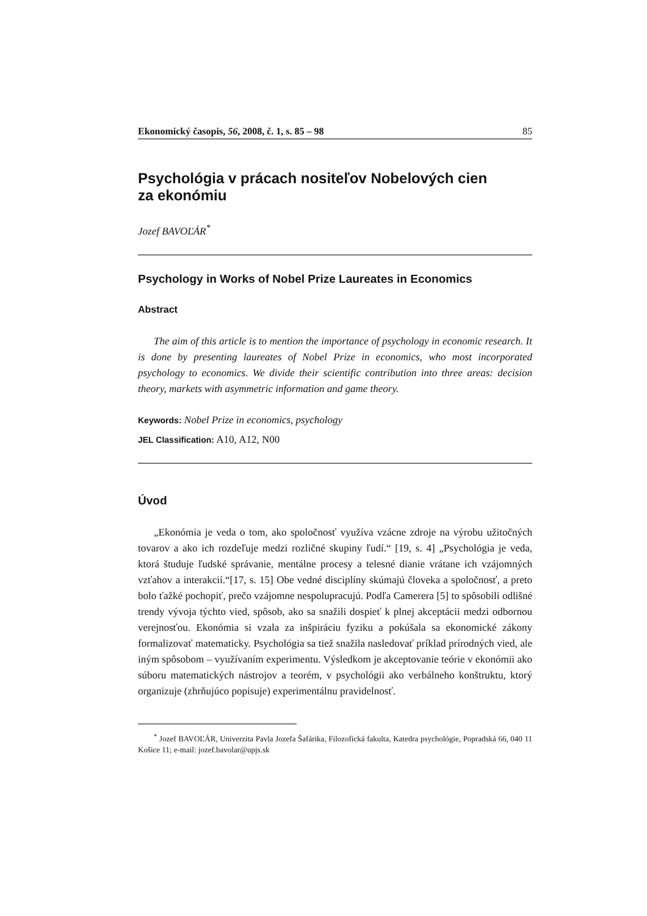Ekonomický časopis, 56, 2008, č. 1, s. 85 – 98 85
Psychológia v prácach nositeľov Nobelových cien
za ekonómiu
Jozef BAVOĽÁR<sup>*</sup>
Psychology in Works of Nobel Prize Laureates in Economics
Abstract
The aim of this article is to mention the importance of psychology in economic research. It is done by presenting laureates of Nobel Prize in economics, who most incorporated psychology to economics. We divide their scientific contribution into three areas: decision theory, markets with asymmetric information and game theory.
Keywords: Nobel Prize in economics, psychology
JEL Classification: A10, A12, N00
Úvod
„Ekonómia je veda o tom, ako spoločnosť využíva vzácne zdroje na výrobu užitočných tovarov a ako ich rozdeľuje medzi rozličné skupiny ľudí.“ [19, s. 4] „Psychológia je veda, ktorá študuje ľudské správanie, mentálne procesy a telesné dianie vrátane ich vzájomných vzťahov a interakcií.“[17, s. 15] Obe vedné disciplíny skúmajú človeka a spoločnosť, a preto bolo ťažké pochopiť, prečo vzájomne nespolupracujú. Podľa Camerera [5] to spôsobili odlišné trendy vývoja týchto vied, spôsob, ako sa snažili dospieť k plnej akceptácii medzi odbornou verejnosťou. Ekonómia si vzala za inšpiráciu fyziku a pokúšala sa ekonomické zákony formalizovať matematicky. Psychológia sa tiež snažila nasledovať príklad prírodných vied, ale iným spôsobom – využívaním experimentu. Výsledkom je akceptovanie teórie v ekonómii ako súboru matematických nástrojov a teorém, v psychológii ako verbálneho konštruktu, ktorý organizuje (zhrňujúco popisuje) experimentálnu pravidelnosť.
<sup>*</sup> Jozef BAVOĽÁR, Univerzita Pavla Jozefa Šafárika, Filozofická fakulta, Katedra psychológie, Popradská 66, 040 11 Košice 11; e-mail: jozef.bavolar@upjs.sk